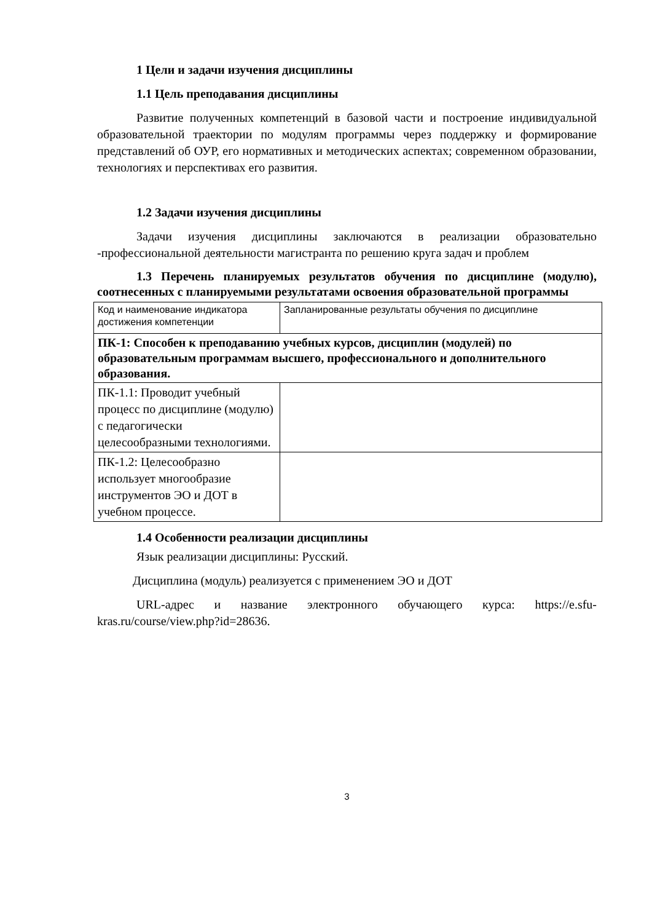1 Цели и задачи изучения дисциплины
1.1 Цель преподавания дисциплины
Развитие полученных компетенций в базовой части и построение индивидуальной образовательной траектории по модулям программы через поддержку и формирование представлений об ОУР, его нормативных и методических аспектах; современном образовании, технологиях и перспективах его развития.
1.2 Задачи изучения дисциплины
Задачи изучения дисциплины заключаются в реализации образовательно -профессиональной деятельности магистранта по решению круга задач и проблем
1.3 Перечень планируемых результатов обучения по дисциплине (модулю), соотнесенных с планируемыми результатами освоения образовательной программы
| Код и наименование индикатора достижения компетенции | Запланированные результаты обучения по дисциплине |
| --- | --- |
| ПК-1: Способен к преподаванию учебных курсов, дисциплин (модулей) по образовательным программам высшего, профессионального и дополнительного образования. | |
| ПК-1.1: Проводит учебный процесс по дисциплине (модулю) с педагогически целесообразными технологиями. | |
| ПК-1.2: Целесообразно использует многообразие инструментов ЭО и ДОТ в учебном процессе. | |
1.4 Особенности реализации дисциплины
Язык реализации дисциплины: Русский.
Дисциплина (модуль) реализуется с применением ЭО и ДОТ
URL-адрес и название электронного обучающего курса: https://e.sfu-kras.ru/course/view.php?id=28636.
3